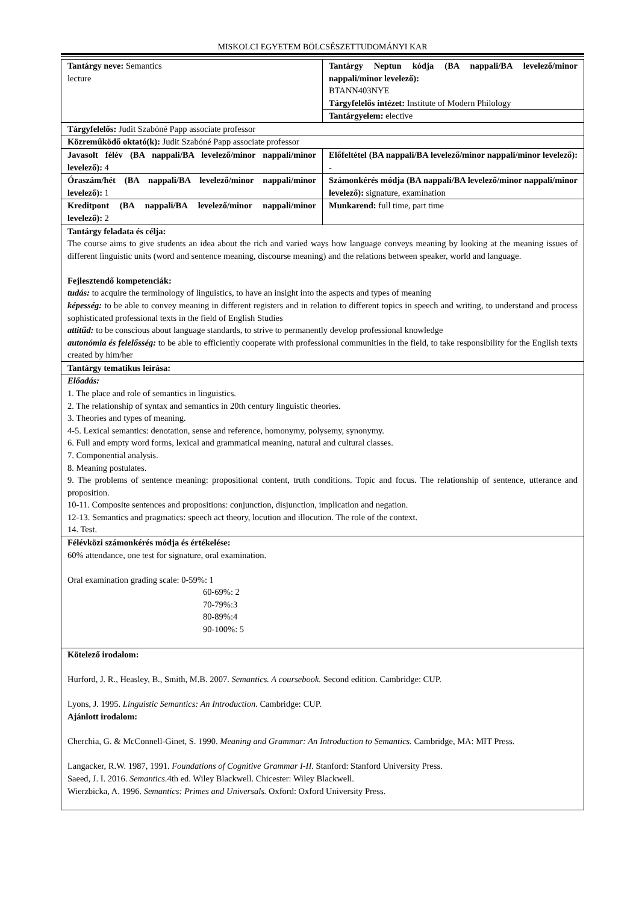MISKOLCI EGYETEM BÖLCSÉSZETTUDOMÁNYI KAR
| Tantárgy neve: Semantics lecture | Tantárgy Neptun kódja (BA nappali/BA levelező/minor nappali/minor levelező): BTANN403NYE Tárgyfelelős intézet: Institute of Modern Philology |
| | Tantárgyelem: elective |
| Tárgyfelelős: Judit Szabóné Papp associate professor | |
| Közreműködő oktató(k): Judit Szabóné Papp associate professor | |
| Javasolt félév (BA nappali/BA levelező/minor nappali/minor levelező): 4 | Előfeltétel (BA nappali/BA levelező/minor nappali/minor levelező): - |
| Óraszám/hét (BA nappali/BA levelező/minor nappali/minor levelező): 1 | Számonkérés módja (BA nappali/BA levelező/minor nappali/minor levelező): signature, examination |
| Kreditpont (BA nappali/BA levelező/minor nappali/minor levelező): 2 | Munkarend: full time, part time |
| Tantárgy feladata és célja: The course aims to give students an idea about the rich and varied ways how language conveys meaning by looking at the meaning issues of different linguistic units (word and sentence meaning, discourse meaning) and the relations between speaker, world and language. Fejlesztendő kompetenciák: tudás: to acquire the terminology of linguistics, to have an insight into the aspects and types of meaning képesség: to be able to convey meaning in different registers and in relation to different topics in speech and writing, to understand and process sophisticated professional texts in the field of English Studies attitűd: to be conscious about language standards, to strive to permanently develop professional knowledge autonómia és felelősség: to be able to efficiently cooperate with professional communities in the field, to take responsibility for the English texts created by him/her | |
| Tantárgy tematikus leírása: | |
| Előadás: 1. The place and role of semantics in linguistics. 2. The relationship of syntax and semantics in 20th century linguistic theories. 3. Theories and types of meaning. 4-5. Lexical semantics: denotation, sense and reference, homonymy, polysemy, synonymy. 6. Full and empty word forms, lexical and grammatical meaning, natural and cultural classes. 7. Componential analysis. 8. Meaning postulates. 9. The problems of sentence meaning: propositional content, truth conditions. Topic and focus. The relationship of sentence, utterance and proposition. 10-11. Composite sentences and propositions: conjunction, disjunction, implication and negation. 12-13. Semantics and pragmatics: speech act theory, locution and illocution. The role of the context. 14. Test. | |
| Félévközi számonkérés módja és értékelése: 60% attendance, one test for signature, oral examination. Oral examination grading scale: 0-59%: 1 60-69%: 2 70-79%:3 80-89%:4 90-100%: 5 | |
| Kötelező irodalom: Hurford, J. R., Heasley, B., Smith, M.B. 2007. Semantics. A coursebook. Second edition. Cambridge: CUP. Lyons, J. 1995. Linguistic Semantics: An Introduction. Cambridge: CUP. Ajánlott irodalom: Cherchia, G. & McConnell-Ginet, S. 1990. Meaning and Grammar: An Introduction to Semantics. Cambridge, MA: MIT Press. Langacker, R.W. 1987, 1991. Foundations of Cognitive Grammar I-II. Stanford: Stanford University Press. Saeed, J. I. 2016. Semantics. 4th ed. Wiley Blackwell. Chicester: Wiley Blackwell. Wierzbicka, A. 1996. Semantics: Primes and Universals. Oxford: Oxford University Press. | |